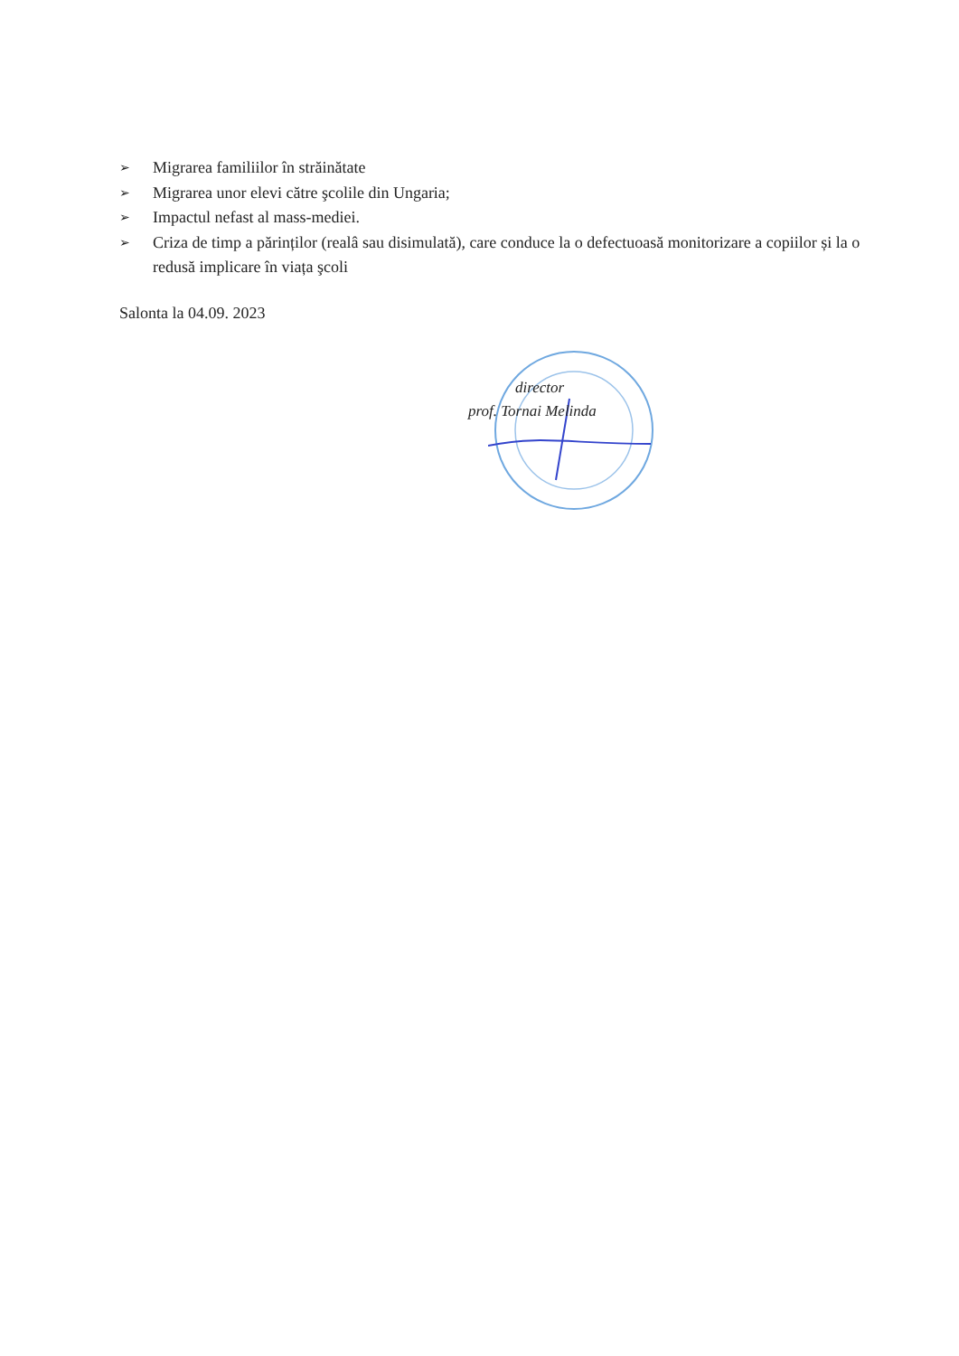➢ Migrarea familiilor în străinătate
➢ Migrarea unor elevi către şcolile din Ungaria;
➢ Impactul nefast al mass-mediei.
➢ Criza de timp a părinților (realâ sau disimulată), care conduce la o defectuoasă monitorizare a copiilor și la o redusă implicare în viața şcoli
Salonta la 04.09. 2023
director
prof. Tornai Melinda